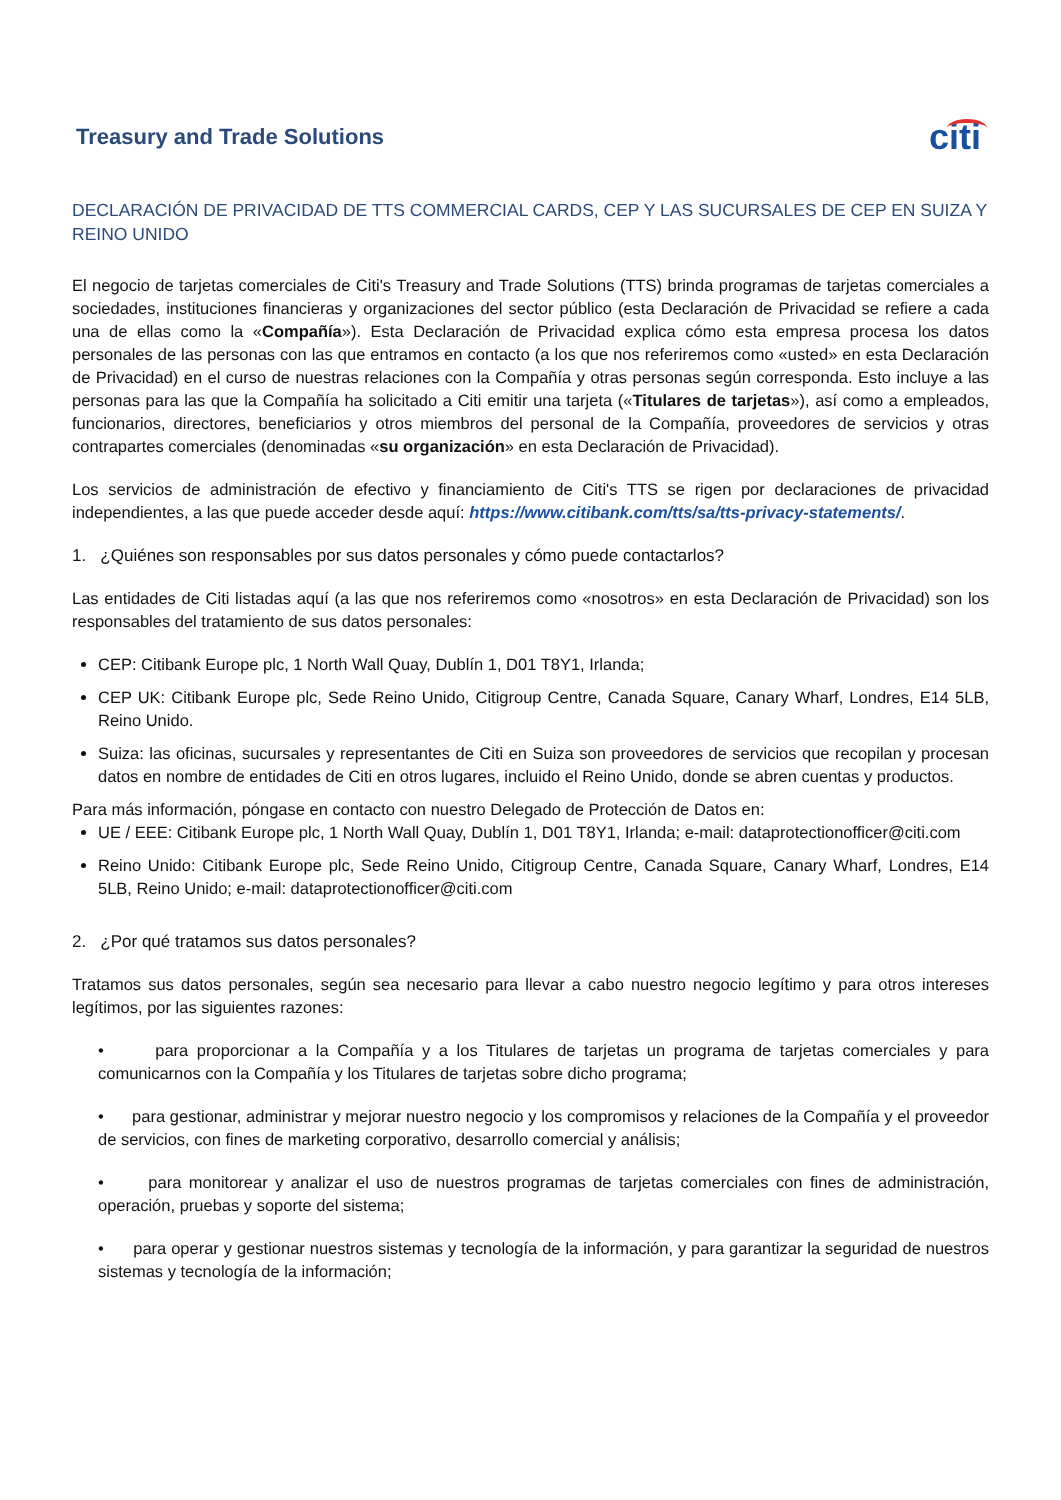Treasury and Trade Solutions citi
DECLARACIÓN DE PRIVACIDAD DE TTS COMMERCIAL CARDS, CEP Y LAS SUCURSALES DE CEP EN SUIZA Y REINO UNIDO
El negocio de tarjetas comerciales de Citi's Treasury and Trade Solutions (TTS) brinda programas de tarjetas comerciales a sociedades, instituciones financieras y organizaciones del sector público (esta Declaración de Privacidad se refiere a cada una de ellas como la «Compañía»). Esta Declaración de Privacidad explica cómo esta empresa procesa los datos personales de las personas con las que entramos en contacto (a los que nos referiremos como «usted» en esta Declaración de Privacidad) en el curso de nuestras relaciones con la Compañía y otras personas según corresponda. Esto incluye a las personas para las que la Compañía ha solicitado a Citi emitir una tarjeta («Titulares de tarjetas»), así como a empleados, funcionarios, directores, beneficiarios y otros miembros del personal de la Compañía, proveedores de servicios y otras contrapartes comerciales (denominadas «su organización» en esta Declaración de Privacidad).
Los servicios de administración de efectivo y financiamiento de Citi's TTS se rigen por declaraciones de privacidad independientes, a las que puede acceder desde aquí: https://www.citibank.com/tts/sa/tts-privacy-statements/.
1. ¿Quiénes son responsables por sus datos personales y cómo puede contactarlos?
Las entidades de Citi listadas aquí (a las que nos referiremos como «nosotros» en esta Declaración de Privacidad) son los responsables del tratamiento de sus datos personales:
CEP: Citibank Europe plc, 1 North Wall Quay, Dublín 1, D01 T8Y1, Irlanda;
CEP UK: Citibank Europe plc, Sede Reino Unido, Citigroup Centre, Canada Square, Canary Wharf, Londres, E14 5LB, Reino Unido.
Suiza: las oficinas, sucursales y representantes de Citi en Suiza son proveedores de servicios que recopilan y procesan datos en nombre de entidades de Citi en otros lugares, incluido el Reino Unido, donde se abren cuentas y productos.
Para más información, póngase en contacto con nuestro Delegado de Protección de Datos en:
UE / EEE: Citibank Europe plc, 1 North Wall Quay, Dublín 1, D01 T8Y1, Irlanda; e-mail: dataprotectionofficer@citi.com
Reino Unido: Citibank Europe plc, Sede Reino Unido, Citigroup Centre, Canada Square, Canary Wharf, Londres, E14 5LB, Reino Unido; e-mail: dataprotectionofficer@citi.com
2. ¿Por qué tratamos sus datos personales?
Tratamos sus datos personales, según sea necesario para llevar a cabo nuestro negocio legítimo y para otros intereses legítimos, por las siguientes razones:
• para proporcionar a la Compañía y a los Titulares de tarjetas un programa de tarjetas comerciales y para comunicarnos con la Compañía y los Titulares de tarjetas sobre dicho programa;
• para gestionar, administrar y mejorar nuestro negocio y los compromisos y relaciones de la Compañía y el proveedor de servicios, con fines de marketing corporativo, desarrollo comercial y análisis;
• para monitorear y analizar el uso de nuestros programas de tarjetas comerciales con fines de administración, operación, pruebas y soporte del sistema;
• para operar y gestionar nuestros sistemas y tecnología de la información, y para garantizar la seguridad de nuestros sistemas y tecnología de la información;